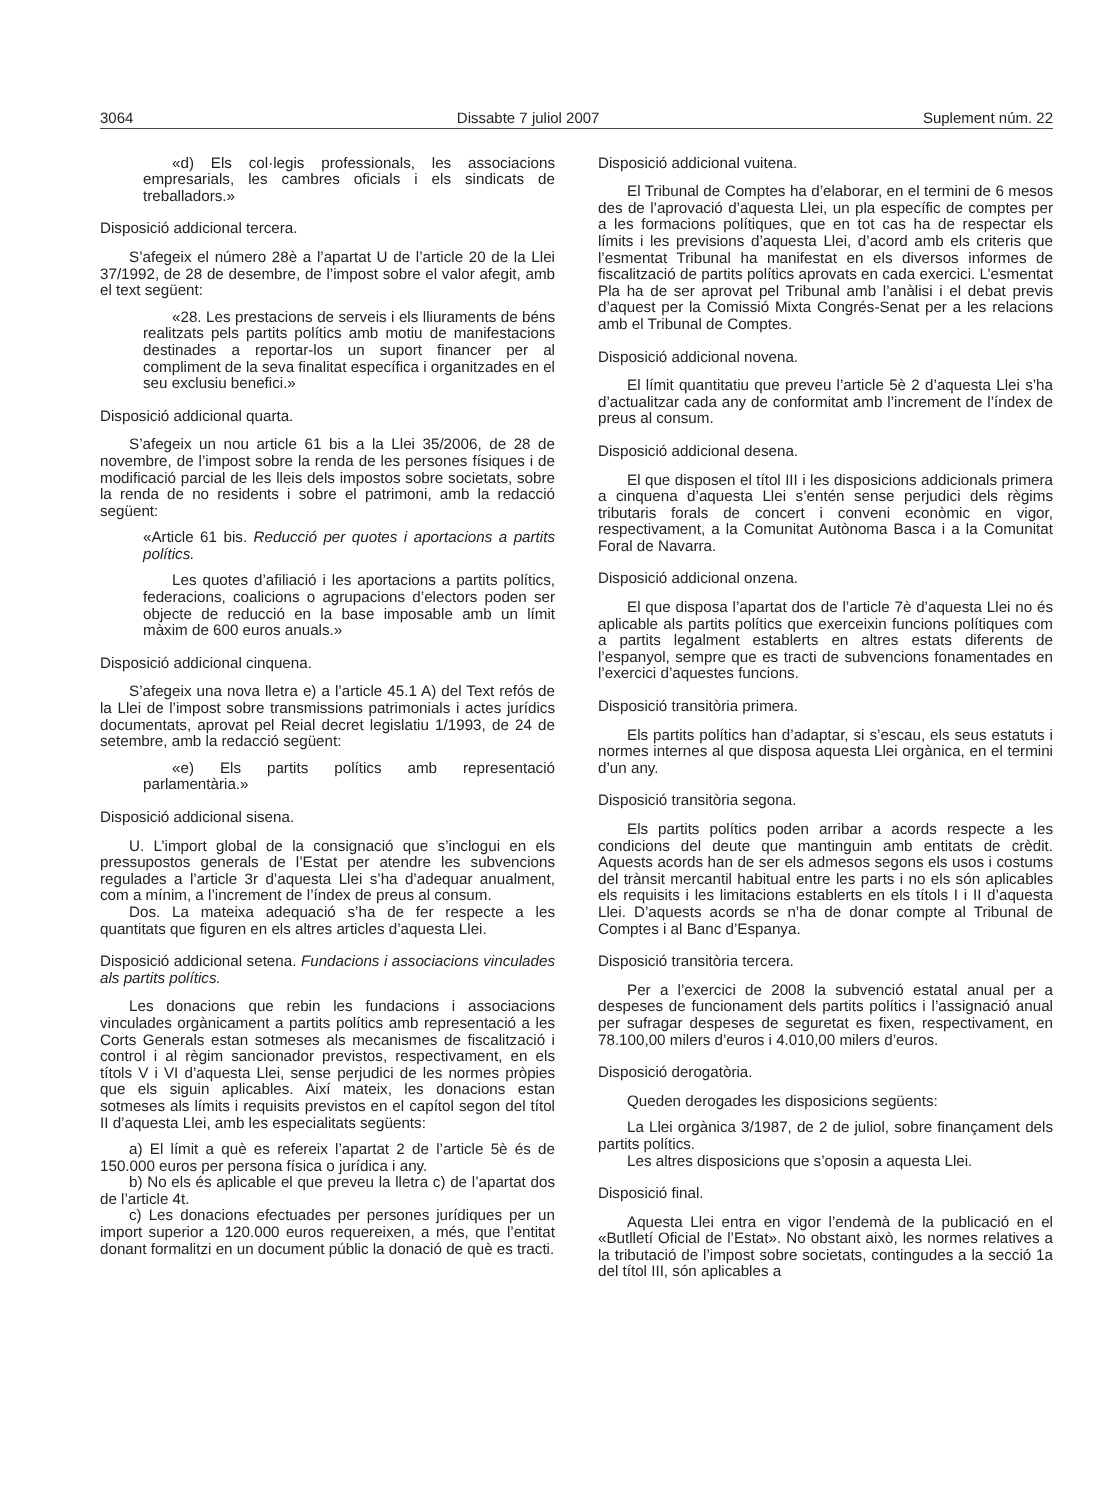3064 Dissabte 7 juliol 2007 Suplement núm. 22
«d) Els col·legis professionals, les associacions empresarials, les cambres oficials i els sindicats de treballadors.»
Disposició addicional tercera.
S’afegeix el número 28è a l’apartat U de l’article 20 de la Llei 37/1992, de 28 de desembre, de l’impost sobre el valor afegit, amb el text següent:
«28. Les prestacions de serveis i els lliuraments de béns realitzats pels partits polítics amb motiu de manifestacions destinades a reportar-los un suport financer per al compliment de la seva finalitat específica i organitzades en el seu exclusiu benefici.»
Disposició addicional quarta.
S’afegeix un nou article 61 bis a la Llei 35/2006, de 28 de novembre, de l’impost sobre la renda de les persones físiques i de modificació parcial de les lleis dels impostos sobre societats, sobre la renda de no residents i sobre el patrimoni, amb la redacció següent:
«Article 61 bis. Reducció per quotes i aportacions a partits polítics.
Les quotes d’afiliació i les aportacions a partits polítics, federacions, coalicions o agrupacions d’electors poden ser objecte de reducció en la base imposable amb un límit màxim de 600 euros anuals.»
Disposició addicional cinquena.
S’afegeix una nova lletra e) a l’article 45.1 A) del Text refós de la Llei de l’impost sobre transmissions patrimonials i actes jurídics documentats, aprovat pel Reial decret legislatiu 1/1993, de 24 de setembre, amb la redacció següent:
«e) Els partits polítics amb representació parlamentària.»
Disposició addicional sisena.
U. L’import global de la consignació que s’inclogui en els pressupostos generals de l’Estat per atendre les subvencions regulades a l’article 3r d’aquesta Llei s’ha d’adequar anualment, com a mínim, a l’increment de l’índex de preus al consum.
Dos. La mateixa adequació s’ha de fer respecte a les quantitats que figuren en els altres articles d’aquesta Llei.
Disposició addicional setena. Fundacions i associacions vinculades als partits polítics.
Les donacions que rebin les fundacions i associacions vinculades orgànicament a partits polítics amb representació a les Corts Generals estan sotmeses als mecanismes de fiscalització i control i al règim sancionador previstos, respectivament, en els títols V i VI d’aquesta Llei, sense perjudici de les normes pròpies que els siguin aplicables. Així mateix, les donacions estan sotmeses als límits i requisits previstos en el capítol segon del títol II d’aquesta Llei, amb les especialitats següents:
a) El límit a què es refereix l’apartat 2 de l’article 5è és de 150.000 euros per persona física o jurídica i any.
b) No els és aplicable el que preveu la lletra c) de l’apartat dos de l’article 4t.
c) Les donacions efectuades per persones jurídiques per un import superior a 120.000 euros requereixen, a més, que l’entitat donant formalitzi en un document públic la donació de què es tracti.
Disposició addicional vuitena.
El Tribunal de Comptes ha d’elaborar, en el termini de 6 mesos des de l’aprovació d’aquesta Llei, un pla específic de comptes per a les formacions polítiques, que en tot cas ha de respectar els límits i les previsions d’aquesta Llei, d’acord amb els criteris que l’esmentat Tribunal ha manifestat en els diversos informes de fiscalització de partits polítics aprovats en cada exercici. L’esmentat Pla ha de ser aprovat pel Tribunal amb l’anàlisi i el debat previs d’aquest per la Comissió Mixta Congrés-Senat per a les relacions amb el Tribunal de Comptes.
Disposició addicional novena.
El límit quantitatiu que preveu l’article 5è 2 d’aquesta Llei s’ha d’actualitzar cada any de conformitat amb l’increment de l’índex de preus al consum.
Disposició addicional desena.
El que disposen el títol III i les disposicions addicionals primera a cinquena d’aquesta Llei s’entén sense perjudici dels règims tributaris forals de concert i conveni econòmic en vigor, respectivament, a la Comunitat Autònoma Basca i a la Comunitat Foral de Navarra.
Disposició addicional onzena.
El que disposa l’apartat dos de l’article 7è d’aquesta Llei no és aplicable als partits polítics que exerceixin funcions polítiques com a partits legalment establerts en altres estats diferents de l’espanyol, sempre que es tracti de subvencions fonamentades en l’exercici d’aquestes funcions.
Disposició transitòria primera.
Els partits polítics han d’adaptar, si s’escau, els seus estatuts i normes internes al que disposa aquesta Llei orgànica, en el termini d’un any.
Disposició transitòria segona.
Els partits polítics poden arribar a acords respecte a les condicions del deute que mantinguin amb entitats de crèdit. Aquests acords han de ser els admesos segons els usos i costums del trànsit mercantil habitual entre les parts i no els són aplicables els requisits i les limitacions establerts en els títols I i II d’aquesta Llei. D’aquests acords se n’ha de donar compte al Tribunal de Comptes i al Banc d’Espanya.
Disposició transitòria tercera.
Per a l’exercici de 2008 la subvenció estatal anual per a despeses de funcionament dels partits polítics i l’assignació anual per sufragar despeses de seguretat es fixen, respectivament, en 78.100,00 milers d’euros i 4.010,00 milers d’euros.
Disposició derogatòria.
Queden derogades les disposicions següents:
La Llei orgànica 3/1987, de 2 de juliol, sobre finançament dels partits polítics.
Les altres disposicions que s’oposin a aquesta Llei.
Disposició final.
Aquesta Llei entra en vigor l’endemà de la publicació en el «Butlletí Oficial de l’Estat». No obstant això, les normes relatives a la tributació de l’impost sobre societats, contingudes a la secció 1a del títol III, són aplicables a